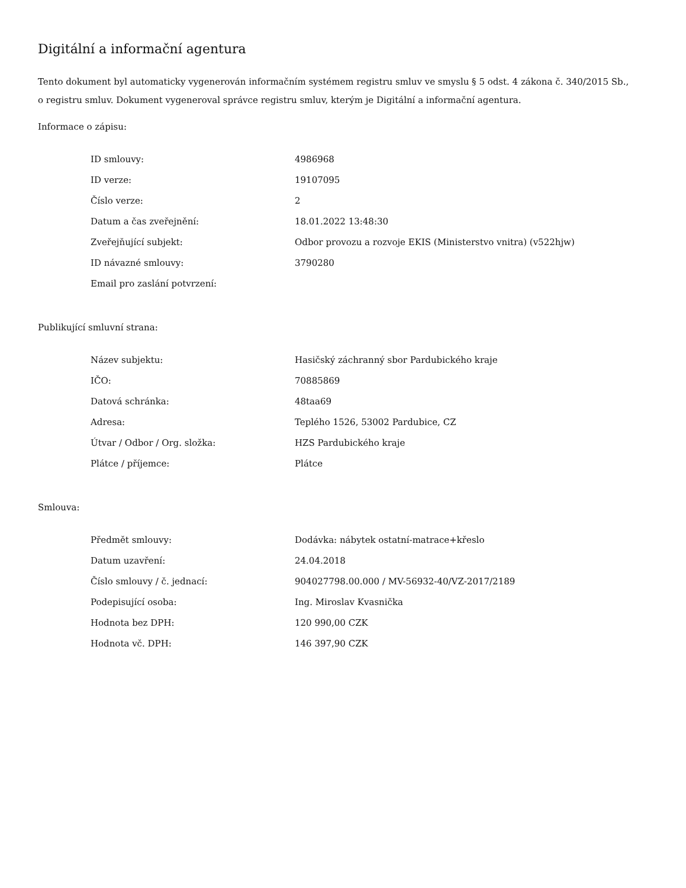Digitální a informační agentura
Tento dokument byl automaticky vygenerován informačním systémem registru smluv ve smyslu § 5 odst. 4 zákona č. 340/2015 Sb., o registru smluv. Dokument vygeneroval správce registru smluv, kterým je Digitální a informační agentura.
Informace o zápisu:
| ID smlouvy: | 4986968 |
| ID verze: | 19107095 |
| Číslo verze: | 2 |
| Datum a čas zveřejnění: | 18.01.2022 13:48:30 |
| Zveřejňující subjekt: | Odbor provozu a rozvoje EKIS (Ministerstvo vnitra) (v522hjw) |
| ID návazné smlouvy: | 3790280 |
| Email pro zaslání potvrzení: | |
Publikující smluvní strana:
| Název subjektu: | Hasičský záchranný sbor Pardubického kraje |
| IČO: | 70885869 |
| Datová schránka: | 48taa69 |
| Adresa: | Teplého 1526, 53002 Pardubice, CZ |
| Útvar / Odbor / Org. složka: | HZS Pardubického kraje |
| Plátce / příjemce: | Plátce |
Smlouva:
| Předmět smlouvy: | Dodávka: nábytek ostatní-matrace+křeslo |
| Datum uzavření: | 24.04.2018 |
| Číslo smlouvy / č. jednací: | 904027798.00.000 / MV-56932-40/VZ-2017/2189 |
| Podepisující osoba: | Ing. Miroslav Kvasnička |
| Hodnota bez DPH: | 120 990,00 CZK |
| Hodnota vč. DPH: | 146 397,90 CZK |